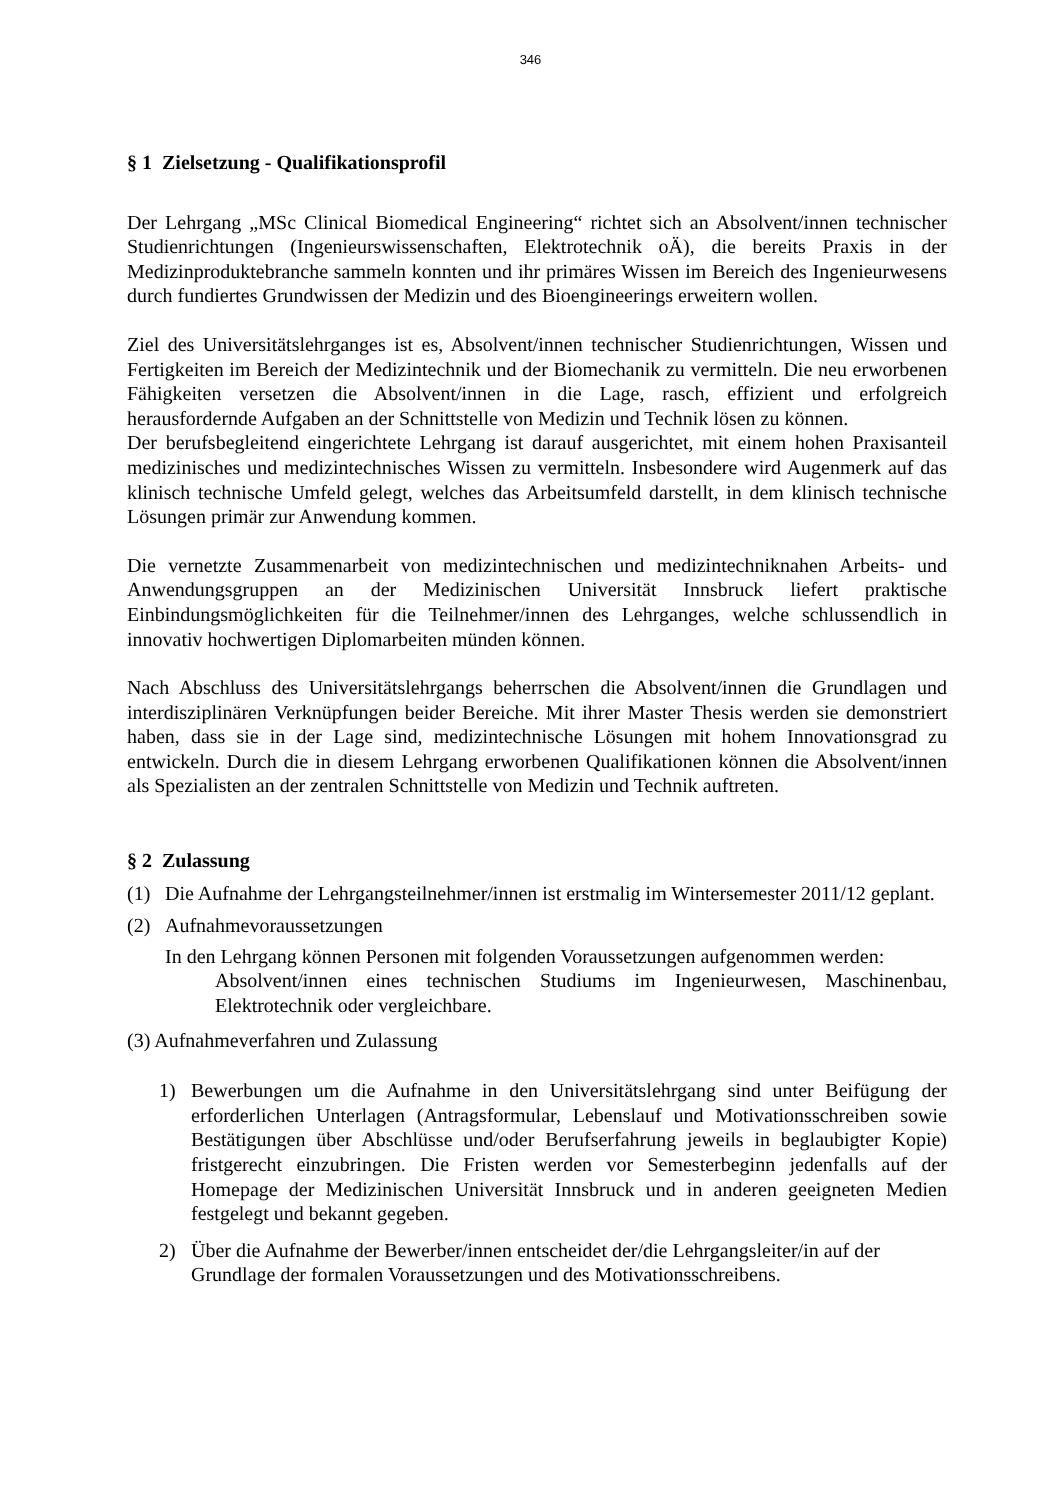346
§ 1 Zielsetzung - Qualifikationsprofil
Der Lehrgang „MSc Clinical Biomedical Engineering“ richtet sich an Absolvent/innen technischer Studienrichtungen (Ingenieurswissenschaften, Elektrotechnik oÄ), die bereits Praxis in der Medizinproduktebranche sammeln konnten und ihr primäres Wissen im Bereich des Ingenieurwesens durch fundiertes Grundwissen der Medizin und des Bioengineerings erweitern wollen.
Ziel des Universitätslehrganges ist es, Absolvent/innen technischer Studienrichtungen, Wissen und Fertigkeiten im Bereich der Medizintechnik und der Biomechanik zu vermitteln. Die neu erworbenen Fähigkeiten versetzen die Absolvent/innen in die Lage, rasch, effizient und erfolgreich herausfordernde Aufgaben an der Schnittstelle von Medizin und Technik lösen zu können.
Der berufsbegleitend eingerichtete Lehrgang ist darauf ausgerichtet, mit einem hohen Praxisanteil medizinisches und medizintechnisches Wissen zu vermitteln. Insbesondere wird Augenmerk auf das klinisch technische Umfeld gelegt, welches das Arbeitsumfeld darstellt, in dem klinisch technische Lösungen primär zur Anwendung kommen.
Die vernetzte Zusammenarbeit von medizintechnischen und medizintechniknahen Arbeits- und Anwendungsgruppen an der Medizinischen Universität Innsbruck liefert praktische Einbindungsmöglichkeiten für die Teilnehmer/innen des Lehrganges, welche schlussendlich in innovativ hochwertigen Diplomarbeiten münden können.
Nach Abschluss des Universitätslehrgangs beherrschen die Absolvent/innen die Grundlagen und interdisziplinären Verknüpfungen beider Bereiche. Mit ihrer Master Thesis werden sie demonstriert haben, dass sie in der Lage sind, medizintechnische Lösungen mit hohem Innovationsgrad zu entwickeln. Durch die in diesem Lehrgang erworbenen Qualifikationen können die Absolvent/innen als Spezialisten an der zentralen Schnittstelle von Medizin und Technik auftreten.
§ 2 Zulassung
(1) Die Aufnahme der Lehrgangsteilnehmer/innen ist erstmalig im Wintersemester 2011/12 geplant.
(2) Aufnahmevoraussetzungen
In den Lehrgang können Personen mit folgenden Voraussetzungen aufgenommen werden:
Absolvent/innen eines technischen Studiums im Ingenieurwesen, Maschinenbau, Elektrotechnik oder vergleichbare.
(3) Aufnahmeverfahren und Zulassung
1) Bewerbungen um die Aufnahme in den Universitätslehrgang sind unter Beifügung der erforderlichen Unterlagen (Antragsformular, Lebenslauf und Motivationsschreiben sowie Bestätigungen über Abschlüsse und/oder Berufserfahrung jeweils in beglaubigter Kopie) fristgerecht einzubringen. Die Fristen werden vor Semesterbeginn jedenfalls auf der Homepage der Medizinischen Universität Innsbruck und in anderen geeigneten Medien festgelegt und bekannt gegeben.
2) Über die Aufnahme der Bewerber/innen entscheidet der/die Lehrgangsleiter/in auf der Grundlage der formalen Voraussetzungen und des Motivationsschreibens.